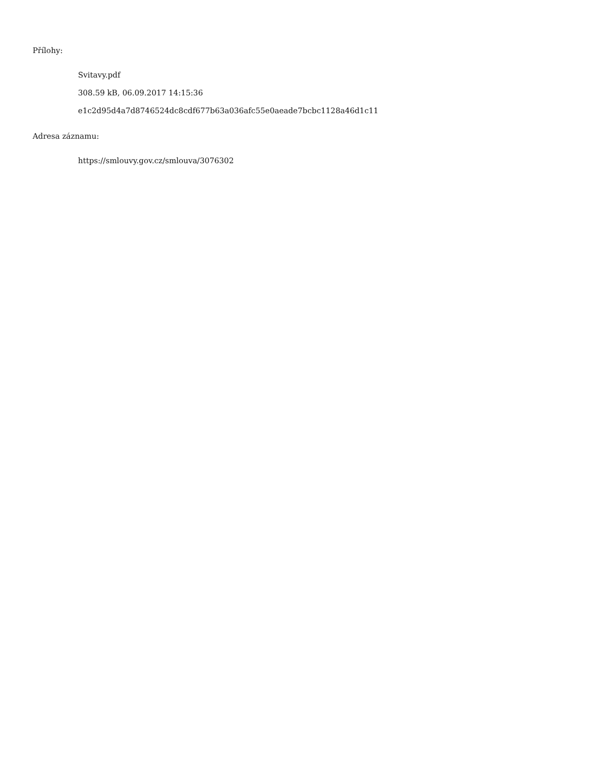Přílohy:
Svitavy.pdf
308.59 kB, 06.09.2017 14:15:36
e1c2d95d4a7d8746524dc8cdf677b63a036afc55e0aeade7bcbc1128a46d1c11
Adresa záznamu:
https://smlouvy.gov.cz/smlouva/3076302